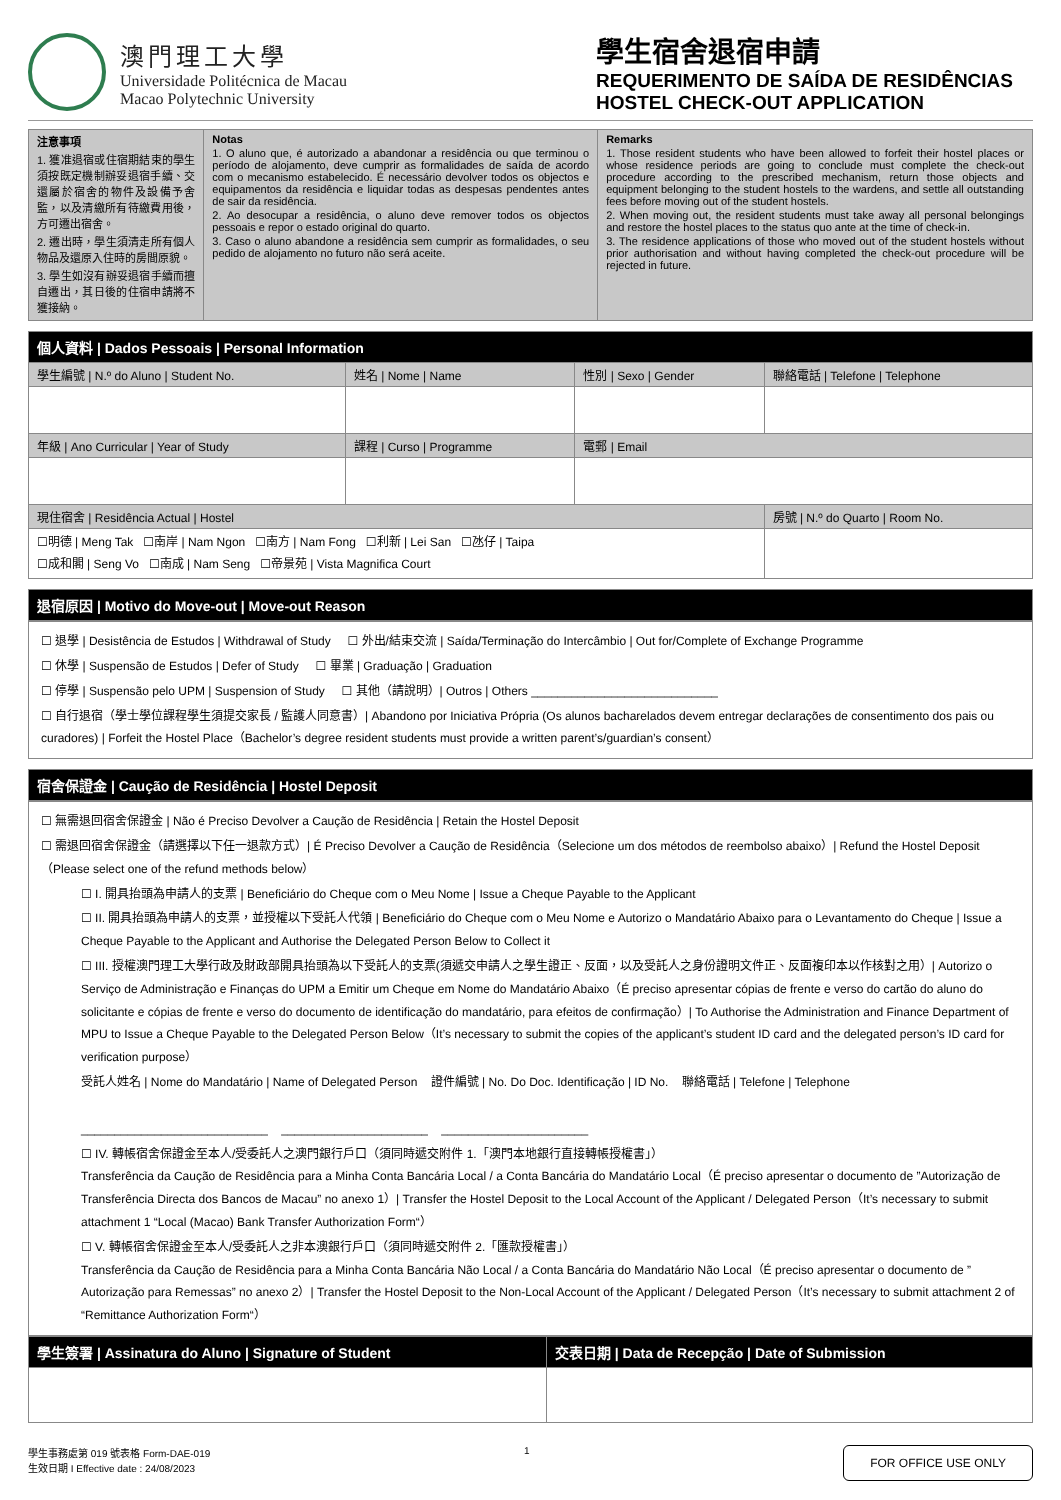澳門理工大學
Universidade Politécnica de Macau
Macao Polytechnic University
學生宿舍退宿申請
REQUERIMENTO DE SAÍDA DE RESIDÊNCIAS
HOSTEL CHECK-OUT APPLICATION
| 注意事項 1. 獲准退宿或住宿期結束的學生須按既定機制辦妥退宿手續、交還屬於宿舍的物件及設備予舍監，以及清繳所有待繳費用後，方可遷出宿舍。 2. 遷出時，學生須清走所有個人物品及還原入住時的房間原貌。 3. 學生如沒有辦妥退宿手續而擅自遷出，其日後的住宿申請將不獲接納。 | Notas 1. O aluno que, é autorizado a abandonar a residência ou que terminou o período de alojamento, deve cumprir as formalidades de saída de acordo com o mecanismo estabelecido. É necessário devolver todos os objectos e equipamentos da residência e liquidar todas as despesas pendentes antes de sair da residência. 2. Ao desocupar a residência, o aluno deve remover todos os objectos pessoais e repor o estado original do quarto. 3. Caso o aluno abandone a residência sem cumprir as formalidades, o seu pedido de alojamento no futuro não será aceite. | Remarks 1. Those resident students who have been allowed to forfeit their hostel places or whose residence periods are going to conclude must complete the check-out procedure according to the prescribed mechanism, return those objects and equipment belonging to the student hostels to the wardens, and settle all outstanding fees before moving out of the student hostels. 2. When moving out, the resident students must take away all personal belongings and restore the hostel places to the status quo ante at the time of check-in. 3. The residence applications of those who moved out of the student hostels without prior authorisation and without having completed the check-out procedure will be rejected in future. |
| 個人資料 / Dados Pessoais / Personal Information | | | |
| --- | --- | --- | --- |
| 學生編號 / N.º do Aluno / Student No. | 姓名 / Nome / Name | 性別 / Sexo / Gender | 聯絡電話 / Telefone / Telephone |
| 年級 / Ano Curricular / Year of Study | 課程 / Curso / Programme | 電郵 / Email | |
| 現住宿舍 / Residência Actual / Hostel | | | 房號 / N.º do Quarto / Room No. |
| ☐明德 / Meng Tak ☐南岸 / Nam Ngon ☐南方 / Nam Fong ☐利新 / Lei San ☐氹仔 / Taipa ☐成和閣 / Seng Vo ☐南成 / Nam Seng ☐帝景苑 / Vista Magnifica Court | | | |
| 退宿原因 / Motivo do Move-out / Move-out Reason |
| --- |
☐ 退學 | Desistência de Estudos | Withdrawal of Study ☐ 外出/結束交流 | Saída/Terminação do Intercâmbio | Out for/Complete of Exchange Programme
☐ 休學 | Suspensão de Estudos | Defer of Study ☐ 畢業 | Graduação | Graduation
☐ 停學 | Suspensão pelo UPM | Suspension of Study ☐ 其他（請說明）| Outros | Others ____________________________
☐ 自行退宿（學士學位課程學生須提交家長 / 監護人同意書）| Abandono por Iniciativa Própria (Os alunos bacharelados devem entregar declarações de consentimento dos pais ou curadores) | Forfeit the Hostel Place（Bachelor’s degree resident students must provide a written parent’s/guardian’s consent）
| 宿舍保證金 / Caução de Residência / Hostel Deposit |
| --- |
☐ 無需退回宿舍保證金 | Não é Preciso Devolver a Caução de Residência | Retain the Hostel Deposit
☐ 需退回宿舍保證金（請選擇以下任一退款方式）| É Preciso Devolver a Caução de Residência（Selecione um dos métodos de reembolso abaixo）| Refund the Hostel Deposit（Please select one of the refund methods below）
☐ I. 開具抬頭為申請人的支票 | Beneficiário do Cheque com o Meu Nome | Issue a Cheque Payable to the Applicant
☐ II. 開具抬頭為申請人的支票，並授權以下受託人代領 | Beneficiário do Cheque com o Meu Nome e Autorizo o Mandatário Abaixo para o Levantamento do Cheque | Issue a Cheque Payable to the Applicant and Authorise the Delegated Person Below to Collect it
☐ III. 授權澳門理工大學行政及財政部開具抬頭為以下受託人的支票(須遞交申請人之學生證正、反面，以及受託人之身份證明文件正、反面複印本以作核對之用）| Autorizo o Serviço de Administração e Finanças do UPM a Emitir um Cheque em Nome do Mandatário Abaixo（É preciso apresentar cópias de frente e verso do cartão do aluno do solicitante e cópias de frente e verso do documento de identificação do mandatário, para efeitos de confirmação）| To Authorise the Administration and Finance Department of MPU to Issue a Cheque Payable to the Delegated Person Below（It’s necessary to submit the copies of the applicant’s student ID card and the delegated person’s ID card for verification purpose）
受託人姓名 | Nome do Mandatário | Name of Delegated Person 證件編號 | No. Do Doc. Identificação | ID No. 聯絡電話 | Telefone | Telephone
____________________________ ______________________ ______________________
☐ IV. 轉帳宿舍保證金至本人/受委託人之澳門銀行戶口（須同時遞交附件 1.「澳門本地銀行直接轉帳授權書」）
Transferência da Caução de Residência para a Minha Conta Bancária Local / a Conta Bancária do Mandatário Local（É preciso apresentar o documento de ”Autorização de Transferência Directa dos Bancos de Macau” no anexo 1）| Transfer the Hostel Deposit to the Local Account of the Applicant / Delegated Person（It’s necessary to submit attachment 1 “Local (Macao) Bank Transfer Authorization Form“）
☐ V. 轉帳宿舍保證金至本人/受委託人之非本澳銀行戶口（須同時遞交附件 2.「匯款授權書」）
Transferência da Caução de Residência para a Minha Conta Bancária Não Local / a Conta Bancária do Mandatário Não Local（É preciso apresentar o documento de ”Autorização para Remessas” no anexo 2）| Transfer the Hostel Deposit to the Non-Local Account of the Applicant / Delegated Person（It’s necessary to submit attachment 2 of “Remittance Authorization Form“）
| 學生簽署 / Assinatura do Aluno / Signature of Student | 交表日期 / Data de Recepção / Date of Submission |
| --- | --- |
學生事務處第 019 號表格 Form-DAE-019
生效日期 I Effective date : 24/08/2023
1
FOR OFFICE USE ONLY